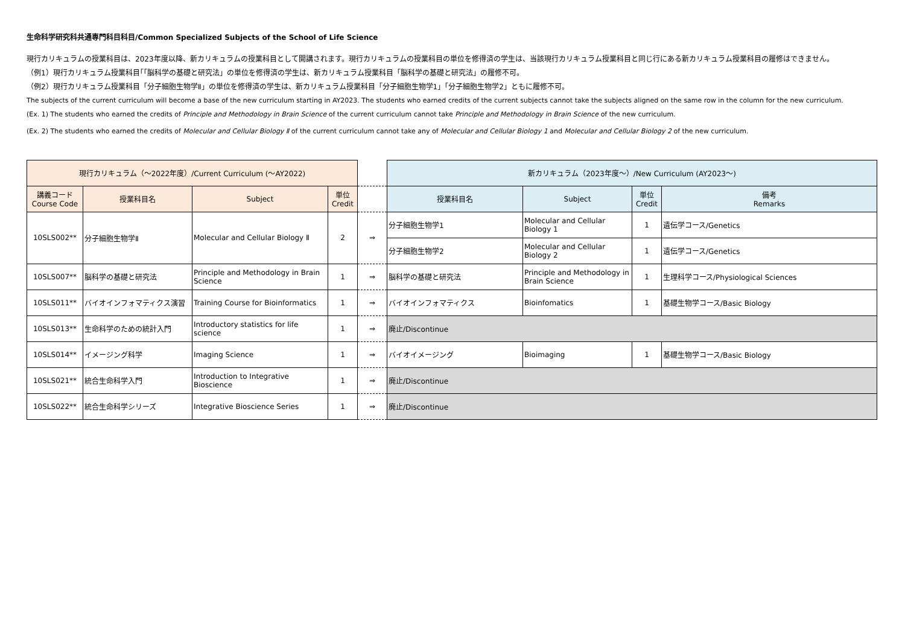生命科学研究科共通専門科目科目/Common Specialized Subjects of the School of Life Science
現行カリキュラムの授業科目は、2023年度以降、新カリキュラムの授業科目として開講されます。現行カリキュラムの授業科目の単位を修得済の学生は、当該現行カリキュラム授業科目と同じ行にある新カリキュラム授業科目の履修はできません。
（例1）現行カリキュラム授業科目｢「脳科学の基礎と研究法」の単位を修得済の学生は、新カリキュラム授業科目「脳科学の基礎と研究法」の履修不可。
（例2）現行カリキュラム授業科目「分子細胞生物学Ⅱ」の単位を修得済の学生は、新カリキュラム授業科目「分子細胞生物学1」「分子細胞生物学2」ともに履修不可。
The subjects of the current curriculum will become a base of the new curriculum starting in AY2023. The students who earned credits of the current subjects cannot take the subjects aligned on the same row in the column for the new curriculum.
(Ex. 1) The students who earned the credits of Principle and Methodology in Brain Science of the current curriculum cannot take Principle and Methodology in Brain Science of the new curriculum.
(Ex. 2) The students who earned the credits of Molecular and Cellular Biology Ⅱ of the current curriculum cannot take any of Molecular and Cellular Biology 1 and Molecular and Cellular Biology 2 of the new curriculum.
| 現行カリキュラム（～2022年度）/Current Curriculum (～AY2022) | | | | | 新カリキュラム（2023年度～）/New Curriculum (AY2023～) | | | |
| 講義コード Course Code | 授業科目名 | Subject | 単位 Credit | | 授業科目名 | Subject | 単位 Credit | 備考 Remarks |
| 10SLS002** | 分子細胞生物学Ⅱ | Molecular and Cellular Biology Ⅱ | 2 | ⇒ | 分子細胞生物学1 | Molecular and Cellular Biology 1 | 1 | 遺伝学コース/Genetics |
| | | | | | 分子細胞生物学2 | Molecular and Cellular Biology 2 | 1 | 遺伝学コース/Genetics |
| 10SLS007** | 脳科学の基礎と研究法 | Principle and Methodology in Brain Science | 1 | ⇒ | 脳科学の基礎と研究法 | Principle and Methodology in Brain Science | 1 | 生理科学コース/Physiological Sciences |
| 10SLS011** | バイオインフォマティクス演習 | Training Course for Bioinformatics | 1 | ⇒ | バイオインフォマティクス | Bioinfomatics | 1 | 基礎生物学コース/Basic Biology |
| 10SLS013** | 生命科学のための統計入門 | Introductory statistics for life science | 1 | ⇒ | 廃止/Discontinue | | | |
| 10SLS014** | イメージング科学 | Imaging Science | 1 | ⇒ | バイオイメージング | Bioimaging | 1 | 基礎生物学コース/Basic Biology |
| 10SLS021** | 統合生命科学入門 | Introduction to Integrative Bioscience | 1 | ⇒ | 廃止/Discontinue | | | |
| 10SLS022** | 統合生命科学シリーズ | Integrative Bioscience Series | 1 | ⇒ | 廃止/Discontinue | | | |